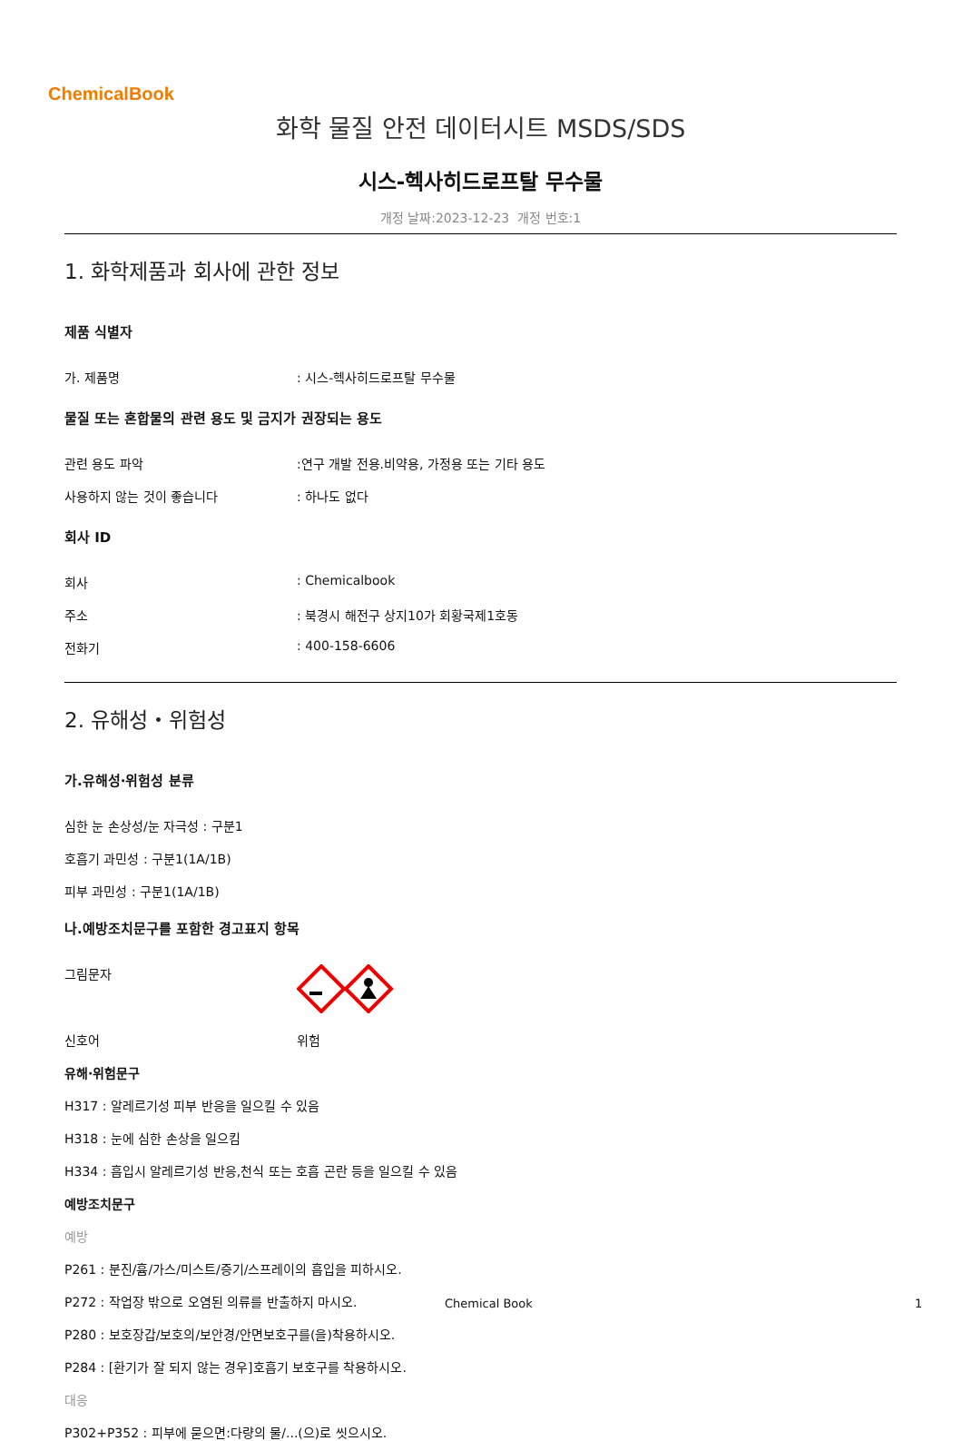ChemicalBook
화학 물질 안전 데이터시트 MSDS/SDS
시스-헥사히드로프탈 무수물
개정 날짜:2023-12-23 개정 번호:1
1. 화학제품과 회사에 관한 정보
제품 식별자
가. 제품명: 시스-헥사히드로프탈 무수물
물질 또는 혼합물의 관련 용도 및 금지가 권장되는 용도
관련 용도 파악:연구 개발 전용.비약용, 가정용 또는 기타 용도
사용하지 않는 것이 좋습니다: 하나도 없다
회사 ID
회사: Chemicalbook
주소: 북경시 해전구 상지10가 회황국제1호동
전화기: 400-158-6606
2. 유해성・위험성
가.유해성·위험성 분류
심한 눈 손상성/눈 자극성 : 구분1
호흡기 과민성 : 구분1(1A/1B)
피부 과민성 : 구분1(1A/1B)
나.예방조치문구를 포함한 경고표지 항목
그림문자
신호어 위험
유해·위험문구
H317 : 알레르기성 피부 반응을 일으킬 수 있음
H318 : 눈에 심한 손상을 일으킴
H334 : 흡입시 알레르기성 반응,천식 또는 호흡 곤란 등을 일으킬 수 있음
예방조치문구
예방
P261 : 분진/흄/가스/미스트/증기/스프레이의 흡입을 피하시오.
P272 : 작업장 밖으로 오염된 의류를 반출하지 마시오.
P280 : 보호장갑/보호의/보안경/안면보호구를(을)착용하시오.
P284 : [환기가 잘 되지 않는 경우]호흡기 보호구를 착용하시오.
대응
P302+P352 : 피부에 묻으면:다량의 물/...(으)로 씻으시오.
Chemical Book 1